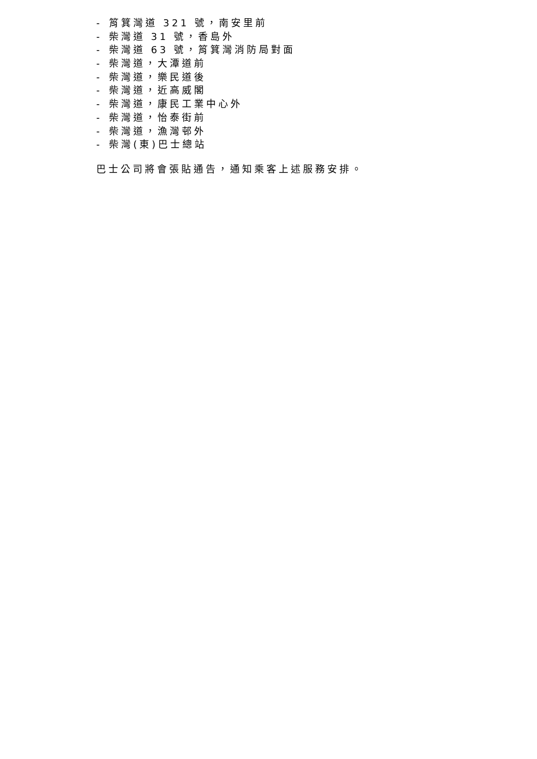- 筲箕灣道 321 號，南安里前
- 柴灣道 31 號，香島外
- 柴灣道 63 號，筲箕灣消防局對面
- 柴灣道，大潭道前
- 柴灣道，樂民道後
- 柴灣道，近高威閣
- 柴灣道，康民工業中心外
- 柴灣道，怡泰街前
- 柴灣道，漁灣邨外
- 柴灣(東)巴士總站
巴士公司將會張貼通告，通知乘客上述服務安排。